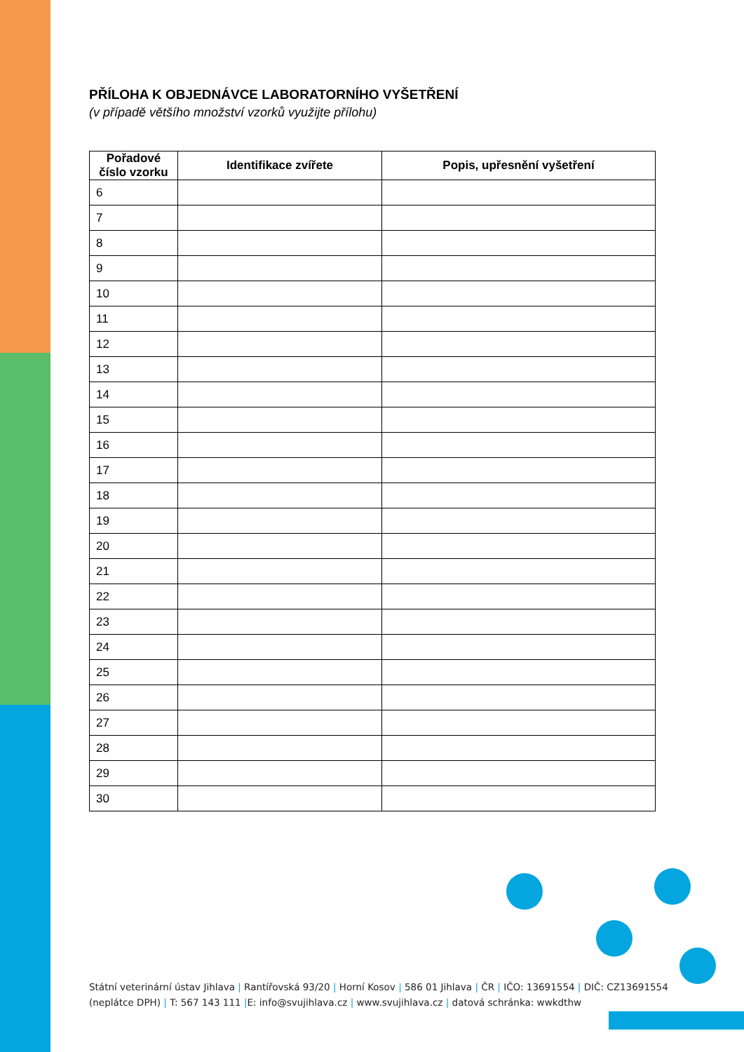PŘÍLOHA K OBJEDNÁVCE LABORATORNÍHO VYŠETŘENÍ
(v případě většího množství vzorků využijte přílohu)
| Pořadové číslo vzorku | Identifikace zvířete | Popis, upřesnění vyšetření |
| --- | --- | --- |
| 6 | | |
| 7 | | |
| 8 | | |
| 9 | | |
| 10 | | |
| 11 | | |
| 12 | | |
| 13 | | |
| 14 | | |
| 15 | | |
| 16 | | |
| 17 | | |
| 18 | | |
| 19 | | |
| 20 | | |
| 21 | | |
| 22 | | |
| 23 | | |
| 24 | | |
| 25 | | |
| 26 | | |
| 27 | | |
| 28 | | |
| 29 | | |
| 30 | | |
Státní veterinární ústav Jihlava | Rantířovská 93/20 | Horní Kosov | 586 01 Jihlava | ČR | IČO: 13691554 | DIČ: CZ13691554
(neplátce DPH) | T: 567 143 111 |E: info@svujihlava.cz | www.svujihlava.cz | datová schránka: wwkdthw